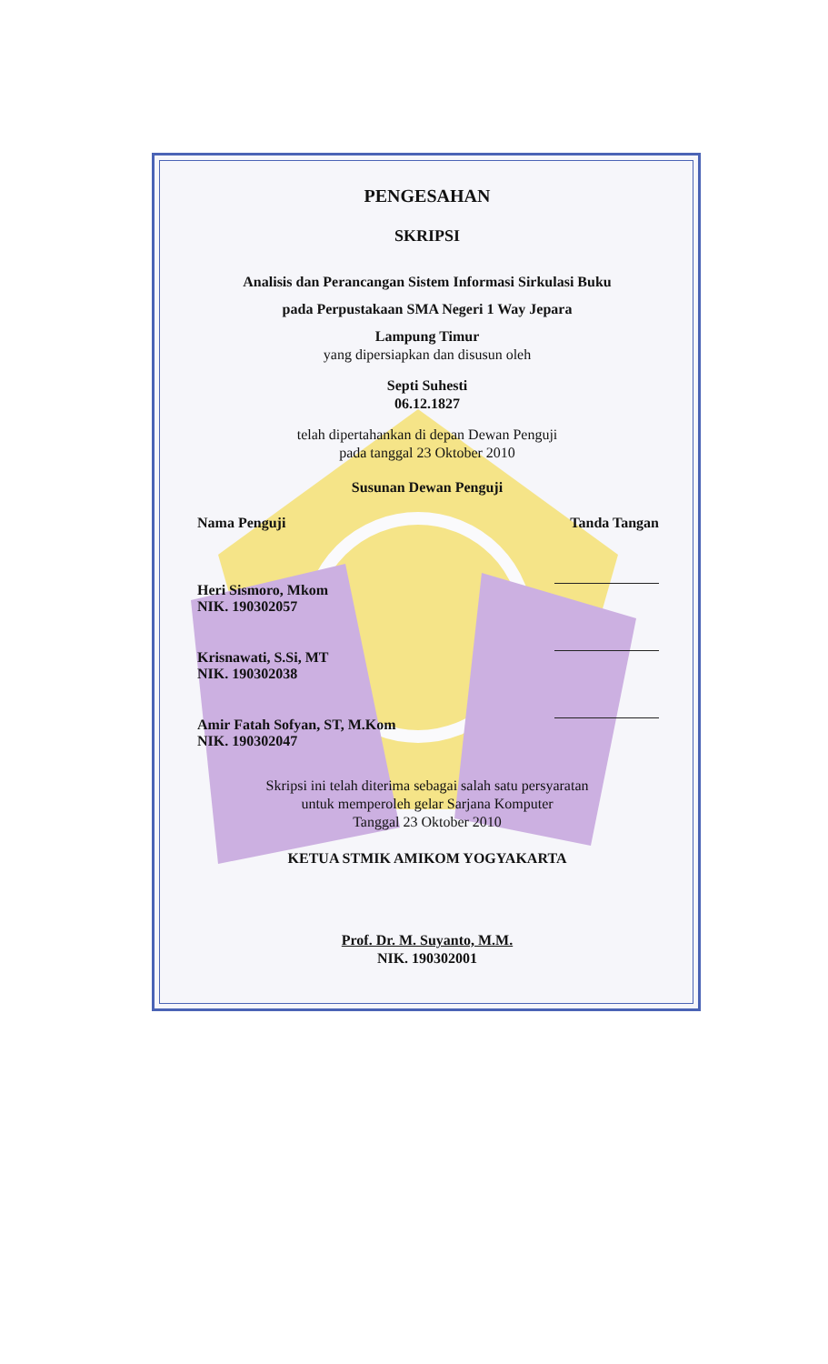PENGESAHAN
SKRIPSI
Analisis dan Perancangan Sistem Informasi Sirkulasi Buku
pada Perpustakaan SMA Negeri 1 Way Jepara
Lampung Timur
yang dipersiapkan dan disusun oleh
Septi Suhesti
06.12.1827
telah dipertahankan di depan Dewan Penguji
pada tanggal 23 Oktober 2010
Susunan Dewan Penguji
Nama Penguji Tanda Tangan
Heri Sismoro, Mkom
NIK. 190302057
Krisnawati, S.Si, MT
NIK. 190302038
Amir Fatah Sofyan, ST, M.Kom
NIK. 190302047
Skripsi ini telah diterima sebagai salah satu persyaratan
untuk memperoleh gelar Sarjana Komputer
Tanggal 23 Oktober 2010
KETUA STMIK AMIKOM YOGYAKARTA
Prof. Dr. M. Suyanto, M.M.
NIK. 190302001